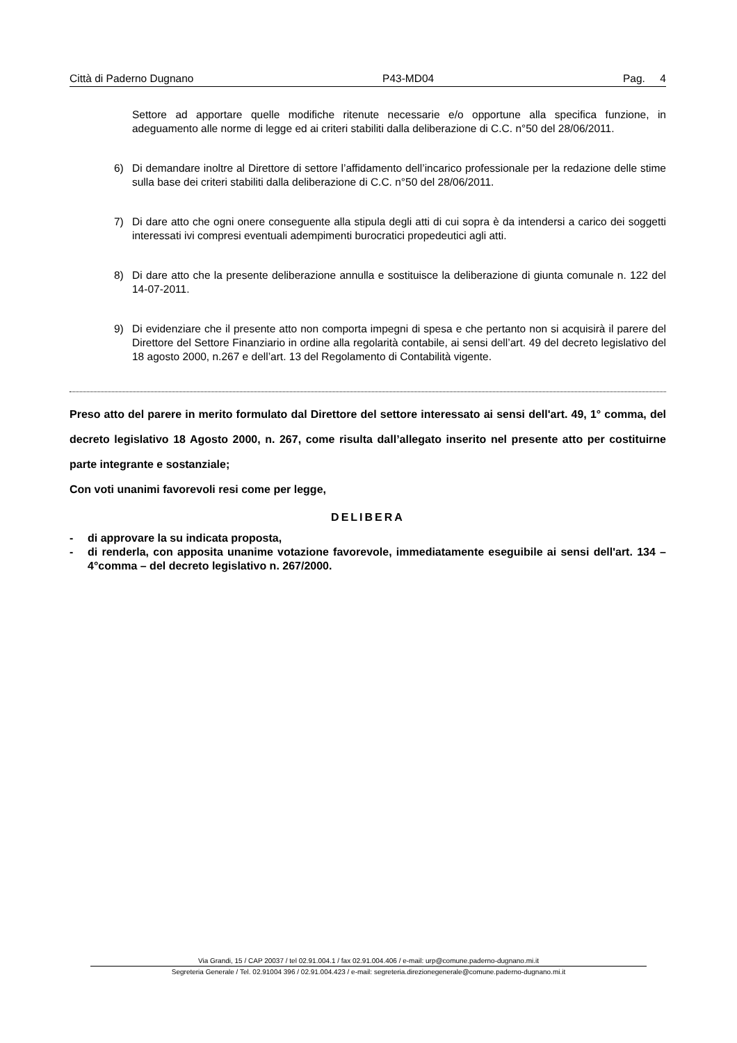Città di Paderno Dugnano P43-MD04 Pag. 4
Settore ad apportare quelle modifiche ritenute necessarie e/o opportune alla specifica funzione, in adeguamento alle norme di legge ed ai criteri stabiliti dalla deliberazione di C.C. n°50 del 28/06/2011.
6) Di demandare inoltre al Direttore di settore l’affidamento dell’incarico professionale per la redazione delle stime sulla base dei criteri stabiliti dalla deliberazione di C.C. n°50 del 28/06/2011.
7) Di dare atto che ogni onere conseguente alla stipula degli atti di cui sopra è da intendersi a carico dei soggetti interessati ivi compresi eventuali adempimenti burocratici propedeutici agli atti.
8) Di dare atto che la presente deliberazione annulla e sostituisce la deliberazione di giunta comunale n. 122 del 14-07-2011.
9) Di evidenziare che il presente atto non comporta impegni di spesa e che pertanto non si acquisirà il parere del Direttore del Settore Finanziario in ordine alla regolarità contabile, ai sensi dell’art. 49 del decreto legislativo del 18 agosto 2000, n.267 e dell’art. 13 del Regolamento di Contabilità vigente.
Preso atto del parere in merito formulato dal Direttore del settore interessato ai sensi dell'art. 49, 1° comma, del decreto legislativo 18 Agosto 2000, n. 267, come risulta dall’allegato inserito nel presente atto per costituirne parte integrante e sostanziale;
Con voti unanimi favorevoli resi come per legge,
DELIBERA
- di approvare la su indicata proposta,
- di renderla, con apposita unanime votazione favorevole, immediatamente eseguibile ai sensi dell'art. 134 – 4°comma – del decreto legislativo n. 267/2000.
Via Grandi, 15 / CAP 20037 / tel 02.91.004.1 / fax 02.91.004.406 / e-mail: urp@comune.paderno-dugnano.mi.it
Segreteria Generale / Tel. 02.91004 396 / 02.91.004.423 / e-mail: segreteria.direzionegenerale@comune.paderno-dugnano.mi.it